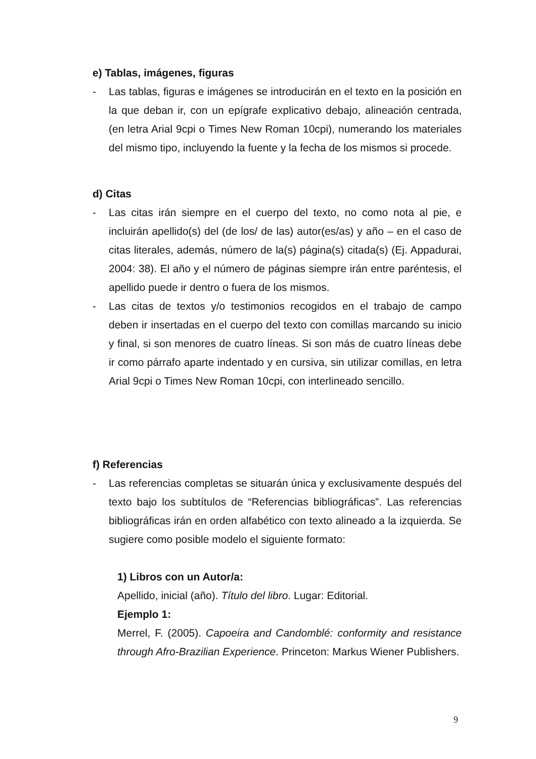e) Tablas, imágenes, figuras
- Las tablas, figuras e imágenes se introducirán en el texto en la posición en la que deban ir, con un epígrafe explicativo debajo, alineación centrada, (en letra Arial 9cpi o Times New Roman 10cpi), numerando los materiales del mismo tipo, incluyendo la fuente y la fecha de los mismos si procede.
d) Citas
- Las citas irán siempre en el cuerpo del texto, no como nota al pie, e incluirán apellido(s) del (de los/ de las) autor(es/as) y año – en el caso de citas literales, además, número de la(s) página(s) citada(s) (Ej. Appadurai, 2004: 38). El año y el número de páginas siempre irán entre paréntesis, el apellido puede ir dentro o fuera de los mismos.
- Las citas de textos y/o testimonios recogidos en el trabajo de campo deben ir insertadas en el cuerpo del texto con comillas marcando su inicio y final, si son menores de cuatro líneas. Si son más de cuatro líneas debe ir como párrafo aparte indentado y en cursiva, sin utilizar comillas, en letra Arial 9cpi o Times New Roman 10cpi, con interlineado sencillo.
f) Referencias
- Las referencias completas se situarán única y exclusivamente después del texto bajo los subtítulos de “Referencias bibliográficas”. Las referencias bibliográficas irán en orden alfabético con texto alineado a la izquierda. Se sugiere como posible modelo el siguiente formato:
1) Libros con un Autor/a:
Apellido, inicial (año). Título del libro. Lugar: Editorial.
Ejemplo 1:
Merrel, F. (2005). Capoeira and Candomblé: conformity and resistance through Afro-Brazilian Experience. Princeton: Markus Wiener Publishers.
9